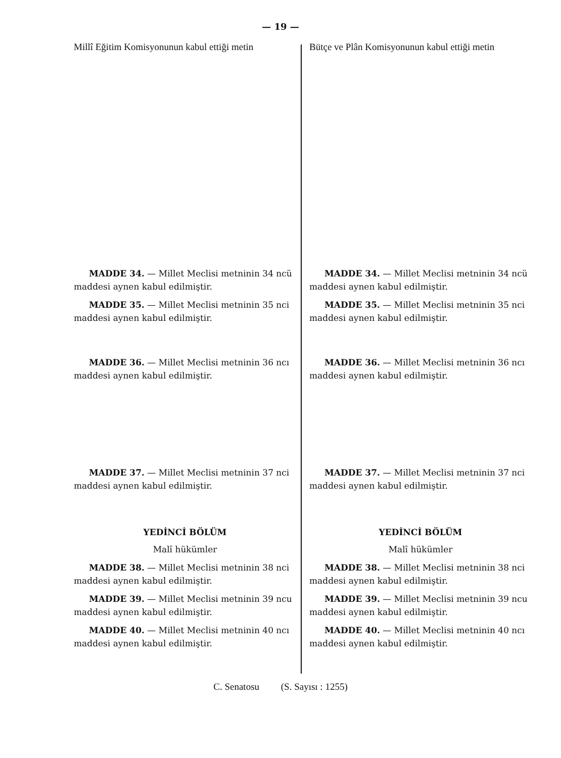— 19 —
Millî Eğitim Komisyonunun kabul ettiği metin
MADDE 34. — Millet Meclisi metninin 34 ncü maddesi aynen kabul edilmiştir.
MADDE 35. — Millet Meclisi metninin 35 nci maddesi aynen kabul edilmiştir.
MADDE 36. — Millet Meclisi metninin 36 ncı maddesi aynen kabul edilmiştir.
MADDE 37. — Millet Meclisi metninin 37 nci maddesi aynen kabul edilmiştir.
YEDİNCİ BÖLÜM
Malî hükümler
MADDE 38. — Millet Meclisi metninin 38 nci maddesi aynen kabul edilmiştir.
MADDE 39. — Millet Meclisi metninin 39 ncu maddesi aynen kabul edilmiştir.
MADDE 40. — Millet Meclisi metninin 40 ncı maddesi aynen kabul edilmiştir.
Bütçe ve Plân Komisyonunun kabul ettiği metin
MADDE 34. — Millet Meclisi metninin 34 ncü maddesi aynen kabul edilmiştir.
MADDE 35. — Millet Meclisi metninin 35 nci maddesi aynen kabul edilmiştir.
MADDE 36. — Millet Meclisi metninin 36 ncı maddesi aynen kabul edilmiştir.
MADDE 37. — Millet Meclisi metninin 37 nci maddesi aynen kabul edilmiştir.
YEDİNCİ BÖLÜM
Malî hükümler
MADDE 38. — Millet Meclisi metninin 38 nci maddesi aynen kabul edilmiştir.
MADDE 39. — Millet Meclisi metninin 39 ncu maddesi aynen kabul edilmiştir.
MADDE 40. — Millet Meclisi metninin 40 ncı maddesi aynen kabul edilmiştir.
C. Senatosu (S. Sayısı : 1255)